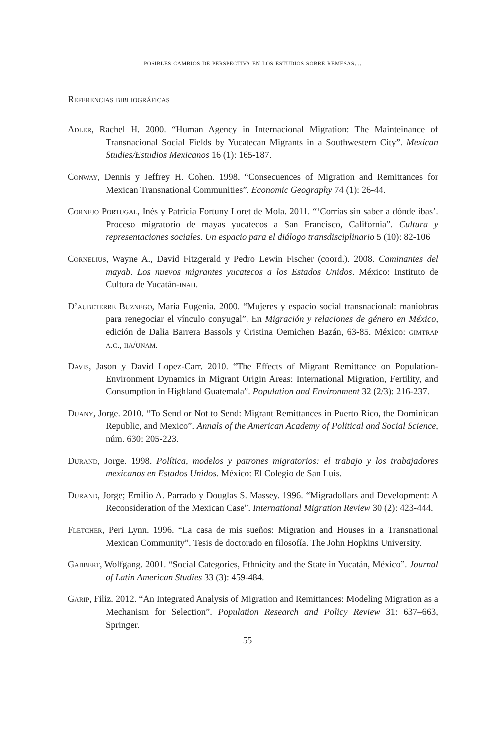posibles cambios de perspectiva en los estudios sobre remesas…
Referencias bibliográficas
Adler, Rachel H. 2000. “Human Agency in Internacional Migration: The Mainteinance of Transnacional Social Fields by Yucatecan Migrants in a Southwestern City”. Mexican Studies/Estudios Mexicanos 16 (1): 165-187.
Conway, Dennis y Jeffrey H. Cohen. 1998. “Consecuences of Migration and Remittances for Mexican Transnational Communities”. Economic Geography 74 (1): 26-44.
Cornejo Portugal, Inés y Patricia Fortuny Loret de Mola. 2011. “‘Corrías sin saber a dónde ibas’. Proceso migratorio de mayas yucatecos a San Francisco, California”. Cultura y representaciones sociales. Un espacio para el diálogo transdisciplinario 5 (10): 82-106
Cornelius, Wayne A., David Fitzgerald y Pedro Lewin Fischer (coord.). 2008. Caminantes del mayab. Los nuevos migrantes yucatecos a los Estados Unidos. México: Instituto de Cultura de Yucatán-inah.
D’aubeterre Buznego, María Eugenia. 2000. “Mujeres y espacio social transnacional: maniobras para renegociar el vínculo conyugal”. En Migración y relaciones de género en México, edición de Dalia Barrera Bassols y Cristina Oemichen Bazán, 63-85. México: gimtrap a.c., iia/unam.
Davis, Jason y David Lopez-Carr. 2010. “The Effects of Migrant Remittance on Population-Environment Dynamics in Migrant Origin Areas: International Migration, Fertility, and Consumption in Highland Guatemala”. Population and Environment 32 (2/3): 216-237.
Duany, Jorge. 2010. “To Send or Not to Send: Migrant Remittances in Puerto Rico, the Dominican Republic, and Mexico”. Annals of the American Academy of Political and Social Science, núm. 630: 205-223.
Durand, Jorge. 1998. Política, modelos y patrones migratorios: el trabajo y los trabajadores mexicanos en Estados Unidos. México: El Colegio de San Luis.
Durand, Jorge; Emilio A. Parrado y Douglas S. Massey. 1996. “Migradollars and Development: A Reconsideration of the Mexican Case”. International Migration Review 30 (2): 423-444.
Fletcher, Peri Lynn. 1996. “La casa de mis sueños: Migration and Houses in a Transnational Mexican Community”. Tesis de doctorado en filosofía. The John Hopkins University.
Gabbert, Wolfgang. 2001. “Social Categories, Ethnicity and the State in Yucatán, México”. Journal of Latin American Studies 33 (3): 459-484.
Garip, Filiz. 2012. “An Integrated Analysis of Migration and Remittances: Modeling Migration as a Mechanism for Selection”. Population Research and Policy Review 31: 637–663, Springer.
55